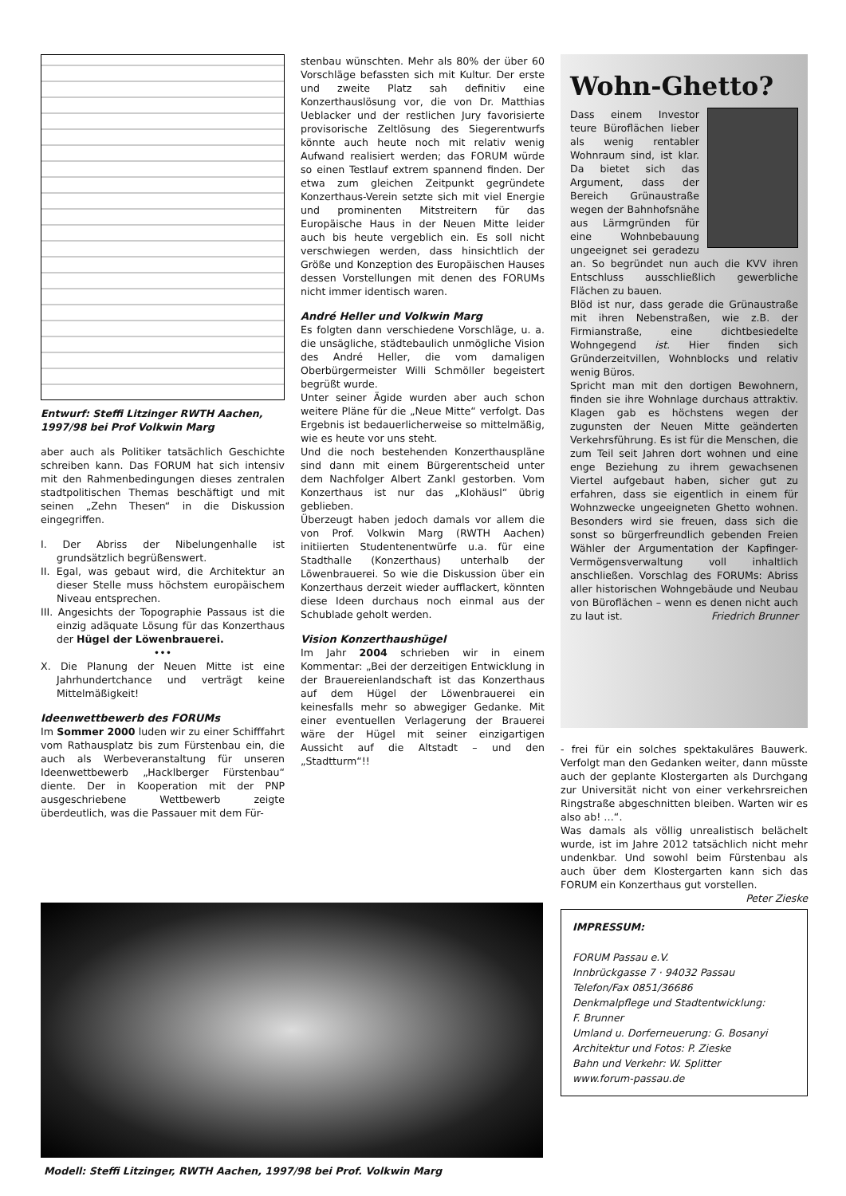Entwurf: Steffi Litzinger RWTH Aachen, 1997/98 bei Prof Volkwin Marg
aber auch als Politiker tatsächlich Geschichte schreiben kann. Das FORUM hat sich intensiv mit den Rahmenbedingungen dieses zentralen stadtpolitischen Themas beschäftigt und mit seinen „Zehn Thesen“ in die Diskussion eingegriffen.
I. Der Abriss der Nibelungenhalle ist grundsätzlich begrüßenswert.
II. Egal, was gebaut wird, die Architektur an dieser Stelle muss höchstem europäischem Niveau entsprechen.
III. Angesichts der Topographie Passaus ist die einzig adäquate Lösung für das Konzerthaus der Hügel der Löwenbrauerei.
•••
X. Die Planung der Neuen Mitte ist eine Jahrhundertchance und verträgt keine Mittelmäßigkeit!
Ideenwettbewerb des FORUMs
Im Sommer 2000 luden wir zu einer Schifffahrt vom Rathausplatz bis zum Fürstenbau ein, die auch als Werbeveranstaltung für unseren Ideenwettbewerb „Hacklberger Fürstenbau“ diente. Der in Kooperation mit der PNP ausgeschriebene Wettbewerb zeigte überdeutlich, was die Passauer mit dem Für-
stenbau wünschten. Mehr als 80% der über 60 Vorschläge befassten sich mit Kultur. Der erste und zweite Platz sah definitiv eine Konzerthauslösung vor, die von Dr. Matthias Ueblacker und der restlichen Jury favorisierte provisorische Zeltlösung des Siegerentwurfs könnte auch heute noch mit relativ wenig Aufwand realisiert werden; das FORUM würde so einen Testlauf extrem spannend finden. Der etwa zum gleichen Zeitpunkt gegründete Konzerthaus-Verein setzte sich mit viel Energie und prominenten Mitstreitern für das Europäische Haus in der Neuen Mitte leider auch bis heute vergeblich ein. Es soll nicht verschwiegen werden, dass hinsichtlich der Größe und Konzeption des Europäischen Hauses dessen Vorstellungen mit denen des FORUMs nicht immer identisch waren.
André Heller und Volkwin Marg
Es folgten dann verschiedene Vorschläge, u. a. die unsägliche, städtebaulich unmögliche Vision des André Heller, die vom damaligen Oberbürgermeister Willi Schmöller begeistert begrüßt wurde.
Unter seiner Ägide wurden aber auch schon weitere Pläne für die „Neue Mitte“ verfolgt. Das Ergebnis ist bedauerlicherweise so mittelmäßig, wie es heute vor uns steht.
Und die noch bestehenden Konzerthauspläne sind dann mit einem Bürgerentscheid unter dem Nachfolger Albert Zankl gestorben. Vom Konzerthaus ist nur das „Klohäusl“ übrig geblieben.
Überzeugt haben jedoch damals vor allem die von Prof. Volkwin Marg (RWTH Aachen) initiierten Studentenentwürfe u.a. für eine Stadthalle (Konzerthaus) unterhalb der Löwenbrauerei. So wie die Diskussion über ein Konzerthaus derzeit wieder aufflackert, könnten diese Ideen durchaus noch einmal aus der Schublade geholt werden.
Vision Konzerthaushügel
Im Jahr 2004 schrieben wir in einem Kommentar: „Bei der derzeitigen Entwicklung in der Brauereienlandschaft ist das Konzerthaus auf dem Hügel der Löwenbrauerei ein keinesfalls mehr so abwegiger Gedanke. Mit einer eventuellen Verlagerung der Brauerei wäre der Hügel mit seiner einzigartigen Aussicht auf die Altstadt – und den „Stadtturm“!!
Wohn-Ghetto?
Dass einem Investor teure Büroflächen lieber als wenig rentabler Wohnraum sind, ist klar. Da bietet sich das Argument, dass der Bereich Grünaustraße wegen der Bahnhofsnähe aus Lärmgründen für eine Wohnbebauung ungeeignet sei geradezu an. So begründet nun auch die KVV ihren Entschluss ausschließlich gewerbliche Flächen zu bauen.
Blöd ist nur, dass gerade die Grünaustraße mit ihren Nebenstraßen, wie z.B. der Firmianstraße, eine dichtbesiedelte Wohngegend ist. Hier finden sich Gründerzeitvillen, Wohnblocks und relativ wenig Büros.
Spricht man mit den dortigen Bewohnern, finden sie ihre Wohnlage durchaus attraktiv. Klagen gab es höchstens wegen der zugunsten der Neuen Mitte geänderten Verkehrsführung. Es ist für die Menschen, die zum Teil seit Jahren dort wohnen und eine enge Beziehung zu ihrem gewachsenen Viertel aufgebaut haben, sicher gut zu erfahren, dass sie eigentlich in einem für Wohnzwecke ungeeigneten Ghetto wohnen. Besonders wird sie freuen, dass sich die sonst so bürgerfreundlich gebenden Freien Wähler der Argumentation der Kapfinger-Vermögensverwaltung voll inhaltlich anschließen. Vorschlag des FORUMs: Abriss aller historischen Wohngebäude und Neubau von Büroflächen – wenn es denen nicht auch zu laut ist. Friedrich Brunner
- frei für ein solches spektakuläres Bauwerk. Verfolgt man den Gedanken weiter, dann müsste auch der geplante Klostergarten als Durchgang zur Universität nicht von einer verkehrsreichen Ringstraße abgeschnitten bleiben. Warten wir es also ab! …“.
Was damals als völlig unrealistisch belächelt wurde, ist im Jahre 2012 tatsächlich nicht mehr undenkbar. Und sowohl beim Fürstenbau als auch über dem Klostergarten kann sich das FORUM ein Konzerthaus gut vorstellen. Peter Zieske
IMPRESSUM:
FORUM Passau e.V.
Innbrückgasse 7 · 94032 Passau
Telefon/Fax 0851/36686
Denkmalpflege und Stadtentwicklung:
F. Brunner
Umland u. Dorferneuerung: G. Bosanyi
Architektur und Fotos: P. Zieske
Bahn und Verkehr: W. Splitter
www.forum-passau.de
Modell: Steffi Litzinger, RWTH Aachen, 1997/98 bei Prof. Volkwin Marg